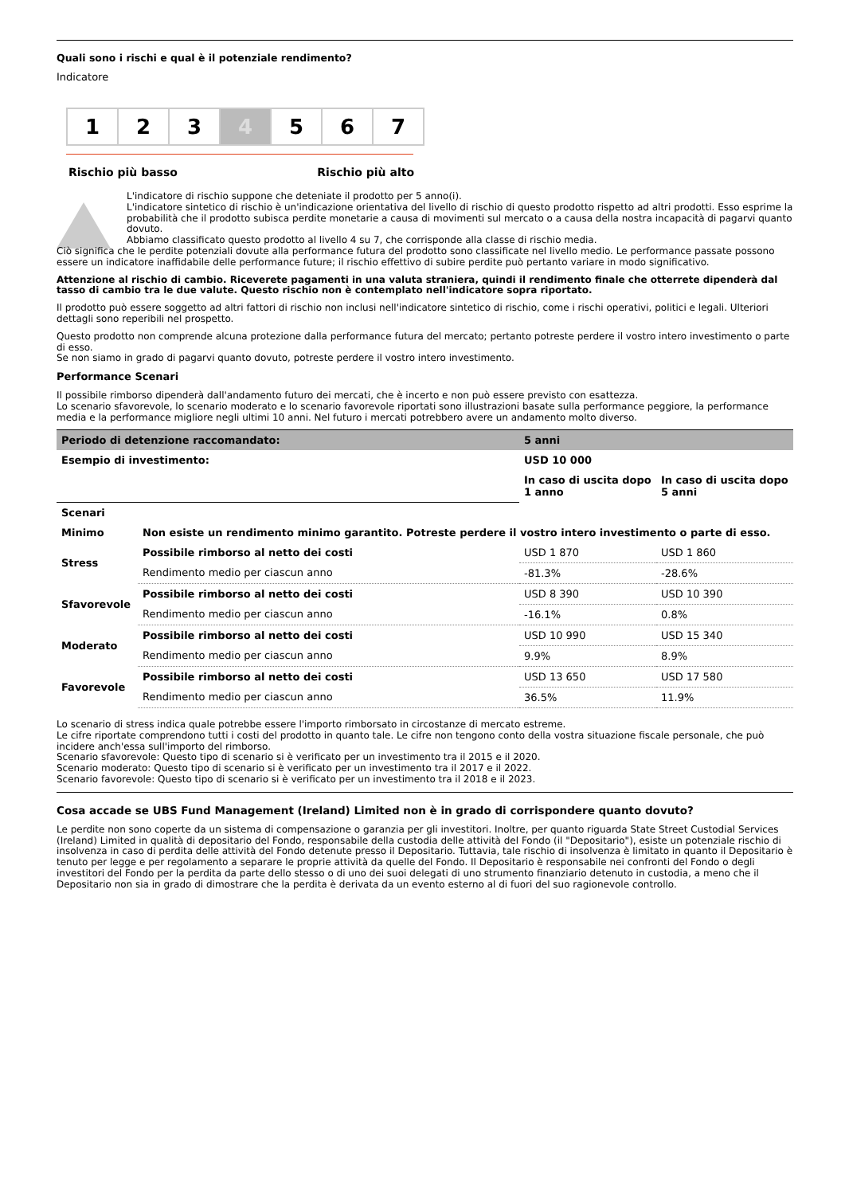Quali sono i rischi e qual è il potenziale rendimento?
Indicatore
1 2 3 4 5 6 7
Rischio più basso Rischio più alto
L'indicatore di rischio suppone che deteniate il prodotto per 5 anno(i).
L'indicatore sintetico di rischio è un'indicazione orientativa del livello di rischio di questo prodotto rispetto ad altri prodotti. Esso esprime la probabilità che il prodotto subisca perdite monetarie a causa di movimenti sul mercato o a causa della nostra incapacità di pagarvi quanto dovuto.
Abbiamo classificato questo prodotto al livello 4 su 7, che corrisponde alla classe di rischio media.
Ciò significa che le perdite potenziali dovute alla performance futura del prodotto sono classificate nel livello medio. Le performance passate possono essere un indicatore inaffidabile delle performance future; il rischio effettivo di subire perdite può pertanto variare in modo significativo.
Attenzione al rischio di cambio. Riceverete pagamenti in una valuta straniera, quindi il rendimento finale che otterrete dipenderà dal tasso di cambio tra le due valute. Questo rischio non è contemplato nell'indicatore sopra riportato.
Il prodotto può essere soggetto ad altri fattori di rischio non inclusi nell'indicatore sintetico di rischio, come i rischi operativi, politici e legali. Ulteriori dettagli sono reperibili nel prospetto.
Questo prodotto non comprende alcuna protezione dalla performance futura del mercato; pertanto potreste perdere il vostro intero investimento o parte di esso.
Se non siamo in grado di pagarvi quanto dovuto, potreste perdere il vostro intero investimento.
Performance Scenari
Il possibile rimborso dipenderà dall'andamento futuro dei mercati, che è incerto e non può essere previsto con esattezza.
Lo scenario sfavorevole, lo scenario moderato e lo scenario favorevole riportati sono illustrazioni basate sulla performance peggiore, la performance media e la performance migliore negli ultimi 10 anni. Nel futuro i mercati potrebbero avere un andamento molto diverso.
| Periodo di detenzione raccomandato: | | 5 anni | |
| --- | --- | --- | --- |
| Esempio di investimento: | | USD 10 000 | |
| | | In caso di uscita dopo 1 anno | In caso di uscita dopo 5 anni |
| Scenari | | | |
| Minimo | Non esiste un rendimento minimo garantito. Potreste perdere il vostro intero investimento o parte di esso. | | |
| Stress | Possibile rimborso al netto dei costi | USD 1 870 | USD 1 860 |
| | Rendimento medio per ciascun anno | -81.3% | -28.6% |
| Sfavorevole | Possibile rimborso al netto dei costi | USD 8 390 | USD 10 390 |
| | Rendimento medio per ciascun anno | -16.1% | 0.8% |
| Moderato | Possibile rimborso al netto dei costi | USD 10 990 | USD 15 340 |
| | Rendimento medio per ciascun anno | 9.9% | 8.9% |
| Favorevole | Possibile rimborso al netto dei costi | USD 13 650 | USD 17 580 |
| | Rendimento medio per ciascun anno | 36.5% | 11.9% |
Lo scenario di stress indica quale potrebbe essere l'importo rimborsato in circostanze di mercato estreme.
Le cifre riportate comprendono tutti i costi del prodotto in quanto tale. Le cifre non tengono conto della vostra situazione fiscale personale, che può incidere anch'essa sull'importo del rimborso.
Scenario sfavorevole: Questo tipo di scenario si è verificato per un investimento tra il 2015 e il 2020.
Scenario moderato: Questo tipo di scenario si è verificato per un investimento tra il 2017 e il 2022.
Scenario favorevole: Questo tipo di scenario si è verificato per un investimento tra il 2018 e il 2023.
Cosa accade se UBS Fund Management (Ireland) Limited non è in grado di corrispondere quanto dovuto?
Le perdite non sono coperte da un sistema di compensazione o garanzia per gli investitori. Inoltre, per quanto riguarda State Street Custodial Services (Ireland) Limited in qualità di depositario del Fondo, responsabile della custodia delle attività del Fondo (il "Depositario"), esiste un potenziale rischio di insolvenza in caso di perdita delle attività del Fondo detenute presso il Depositario. Tuttavia, tale rischio di insolvenza è limitato in quanto il Depositario è tenuto per legge e per regolamento a separare le proprie attività da quelle del Fondo. Il Depositario è responsabile nei confronti del Fondo o degli investitori del Fondo per la perdita da parte dello stesso o di uno dei suoi delegati di uno strumento finanziario detenuto in custodia, a meno che il Depositario non sia in grado di dimostrare che la perdita è derivata da un evento esterno al di fuori del suo ragionevole controllo.